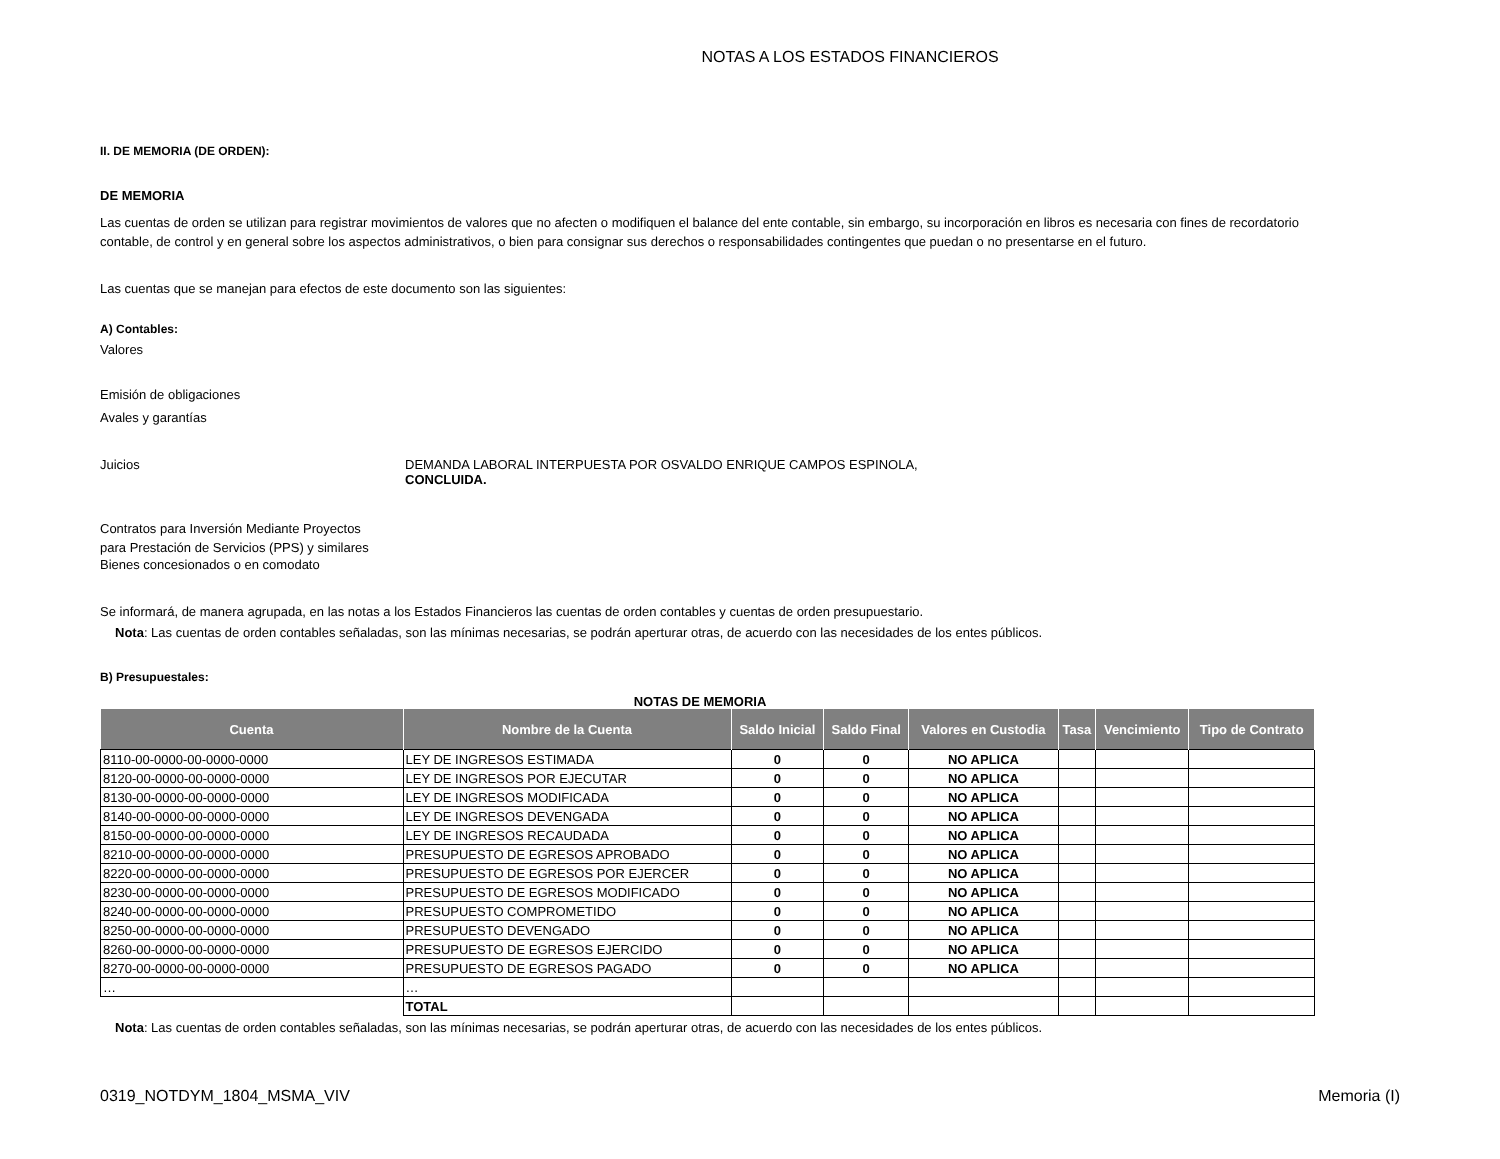NOTAS A LOS ESTADOS FINANCIEROS
II. DE MEMORIA (DE ORDEN):
DE MEMORIA
Las cuentas de orden se utilizan para registrar movimientos de valores que no afecten o modifiquen el balance del ente contable, sin embargo, su incorporación en libros es necesaria con fines de recordatorio contable, de control y en general sobre los aspectos administrativos, o bien para consignar sus derechos o responsabilidades contingentes que puedan o no presentarse en el futuro.
Las cuentas que se manejan para efectos de este documento son las siguientes:
A) Contables:
Valores
Emisión de obligaciones
Avales y garantías
Juicios DEMANDA LABORAL INTERPUESTA POR OSVALDO ENRIQUE CAMPOS ESPINOLA,
CONCLUIDA.
Contratos para Inversión Mediante Proyectos
para Prestación de Servicios (PPS) y similares
Bienes concesionados o en comodato
Se informará, de manera agrupada, en las notas a los Estados Financieros las cuentas de orden contables y cuentas de orden presupuestario.
Nota: Las cuentas de orden contables señaladas, son las mínimas necesarias, se podrán aperturar otras, de acuerdo con las necesidades de los entes públicos.
B) Presupuestales:
NOTAS DE MEMORIA
| Cuenta | Nombre de la Cuenta | Saldo Inicial | Saldo Final | Valores en Custodia | Tasa | Vencimiento | Tipo de Contrato |
| --- | --- | --- | --- | --- | --- | --- | --- |
| 8110-00-0000-00-0000-0000 | LEY DE INGRESOS ESTIMADA | 0 | 0 | NO APLICA | | | |
| 8120-00-0000-00-0000-0000 | LEY DE INGRESOS POR EJECUTAR | 0 | 0 | NO APLICA | | | |
| 8130-00-0000-00-0000-0000 | LEY DE INGRESOS MODIFICADA | 0 | 0 | NO APLICA | | | |
| 8140-00-0000-00-0000-0000 | LEY DE INGRESOS DEVENGADA | 0 | 0 | NO APLICA | | | |
| 8150-00-0000-00-0000-0000 | LEY DE INGRESOS RECAUDADA | 0 | 0 | NO APLICA | | | |
| 8210-00-0000-00-0000-0000 | PRESUPUESTO DE EGRESOS APROBADO | 0 | 0 | NO APLICA | | | |
| 8220-00-0000-00-0000-0000 | PRESUPUESTO DE EGRESOS POR EJERCER | 0 | 0 | NO APLICA | | | |
| 8230-00-0000-00-0000-0000 | PRESUPUESTO DE EGRESOS MODIFICADO | 0 | 0 | NO APLICA | | | |
| 8240-00-0000-00-0000-0000 | PRESUPUESTO COMPROMETIDO | 0 | 0 | NO APLICA | | | |
| 8250-00-0000-00-0000-0000 | PRESUPUESTO DEVENGADO | 0 | 0 | NO APLICA | | | |
| 8260-00-0000-00-0000-0000 | PRESUPUESTO DE EGRESOS EJERCIDO | 0 | 0 | NO APLICA | | | |
| 8270-00-0000-00-0000-0000 | PRESUPUESTO DE EGRESOS PAGADO | 0 | 0 | NO APLICA | | | |
| … | … | | | | | | |
| | TOTAL | | | | | | |
Nota: Las cuentas de orden contables señaladas, son las mínimas necesarias, se podrán aperturar otras, de acuerdo con las necesidades de los entes públicos.
0319_NOTDYM_1804_MSMA_VIV Memoria (I)